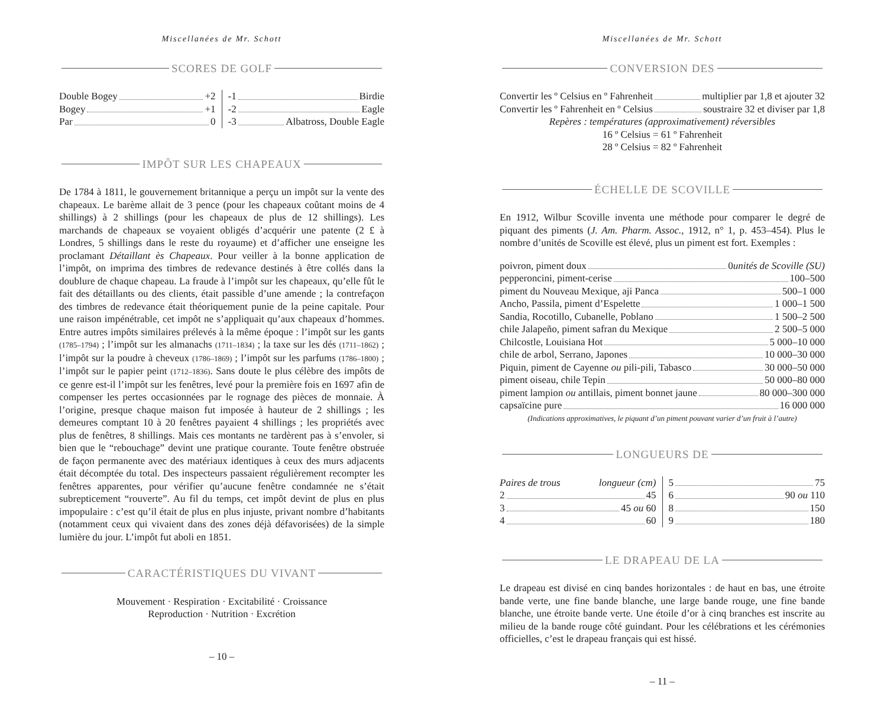Miscellanées de Mr. Schott
SCORES DE GOLF
Double Bogey +2
Bogey +1
Par 0
-1 Birdie
-2 Eagle
-3 Albatross, Double Eagle
IMPÔT SUR LES CHAPEAUX
De 1784 à 1811, le gouvernement britannique a perçu un impôt sur la vente des chapeaux. Le barème allait de 3 pence (pour les chapeaux coûtant moins de 4 shillings) à 2 shillings (pour les chapeaux de plus de 12 shillings). Les marchands de chapeaux se voyaient obligés d’acquérir une patente (2 £ à Londres, 5 shillings dans le reste du royaume) et d’afficher une enseigne les proclamant Détaillant ès Chapeaux. Pour veiller à la bonne application de l’impôt, on imprima des timbres de redevance destinés à être collés dans la doublure de chaque chapeau. La fraude à l’impôt sur les chapeaux, qu’elle fût le fait des détaillants ou des clients, était passible d’une amende ; la contrefaçon des timbres de redevance était théoriquement punie de la peine capitale. Pour une raison impénétrable, cet impôt ne s’appliquait qu’aux chapeaux d’hommes. Entre autres impôts similaires prélevés à la même époque : l’impôt sur les gants (1785–1794) ; l’impôt sur les almanachs (1711–1834) ; la taxe sur les dés (1711–1862) ; l’impôt sur la poudre à cheveux (1786–1869) ; l’impôt sur les parfums (1786–1800) ; l’impôt sur le papier peint (1712–1836). Sans doute le plus célèbre des impôts de ce genre est-il l’impôt sur les fenêtres, levé pour la première fois en 1697 afin de compenser les pertes occasionnées par le rognage des pièces de monnaie. À l’origine, presque chaque maison fut imposée à hauteur de 2 shillings ; les demeures comptant 10 à 20 fenêtres payaient 4 shillings ; les propriétés avec plus de fenêtres, 8 shillings. Mais ces montants ne tardèrent pas à s’envoler, si bien que le “rebouchage” devint une pratique courante. Toute fenêtre obstruée de façon permanente avec des matériaux identiques à ceux des murs adjacents était décomptée du total. Des inspecteurs passaient régulièrement recompter les fenêtres apparentes, pour vérifier qu’aucune fenêtre condamnée ne s’était subrepticement “rouverte”. Au fil du temps, cet impôt devint de plus en plus impopulaire : c’est qu’il était de plus en plus injuste, privant nombre d’habitants (notamment ceux qui vivaient dans des zones déjà défavorisées) de la simple lumière du jour. L’impôt fut aboli en 1851.
CARACTÉRISTIQUES DU VIVANT
Mouvement · Respiration · Excitabilité · Croissance
Reproduction · Nutrition · Excrétion
– 10 –
Miscellanées de Mr. Schott
CONVERSION DES
Convertir les º Celsius en º Fahrenheit multiplier par 1,8 et ajouter 32
Convertir les º Fahrenheit en º Celsius soustraire 32 et diviser par 1,8
Repères : températures (approximativement) réversibles
16 º Celsius = 61 º Fahrenheit
28 º Celsius = 82 º Fahrenheit
ÉCHELLE DE SCOVILLE
En 1912, Wilbur Scoville inventa une méthode pour comparer le degré de piquant des piments (J. Am. Pharm. Assoc., 1912, n° 1, p. 453–454). Plus le nombre d’unités de Scoville est élevé, plus un piment est fort. Exemples :
poivron, piment doux 0 unités de Scoville (SU)
pepperoncini, piment-cerise 100–500
piment du Nouveau Mexique, aji Panca 500–1 000
Ancho, Passila, piment d’Espelette 1 000–1 500
Sandia, Rocotillo, Cubanelle, Poblano 1 500–2 500
chile Jalapeño, piment safran du Mexique 2 500–5 000
Chilcostle, Louisiana Hot 5 000–10 000
chile de arbol, Serrano, Japones 10 000–30 000
Piquin, piment de Cayenne ou pili-pili, Tabasco 30 000–50 000
piment oiseau, chile Tepin 50 000–80 000
piment lampion ou antillais, piment bonnet jaune 80 000–300 000
capsaïcine pure 16 000 000
(Indications approximatives, le piquant d’un piment pouvant varier d’un fruit à l’autre)
LONGUEURS DE
Paires de trous longueur (cm)
2 45
3 45 ou 60
4 60
5 75
6 90 ou 110
8 150
9 180
LE DRAPEAU DE LA
Le drapeau est divisé en cinq bandes horizontales : de haut en bas, une étroite bande verte, une fine bande blanche, une large bande rouge, une fine bande blanche, une étroite bande verte. Une étoile d’or à cinq branches est inscrite au milieu de la bande rouge côté guindant. Pour les célébrations et les cérémonies officielles, c’est le drapeau français qui est hissé.
– 11 –